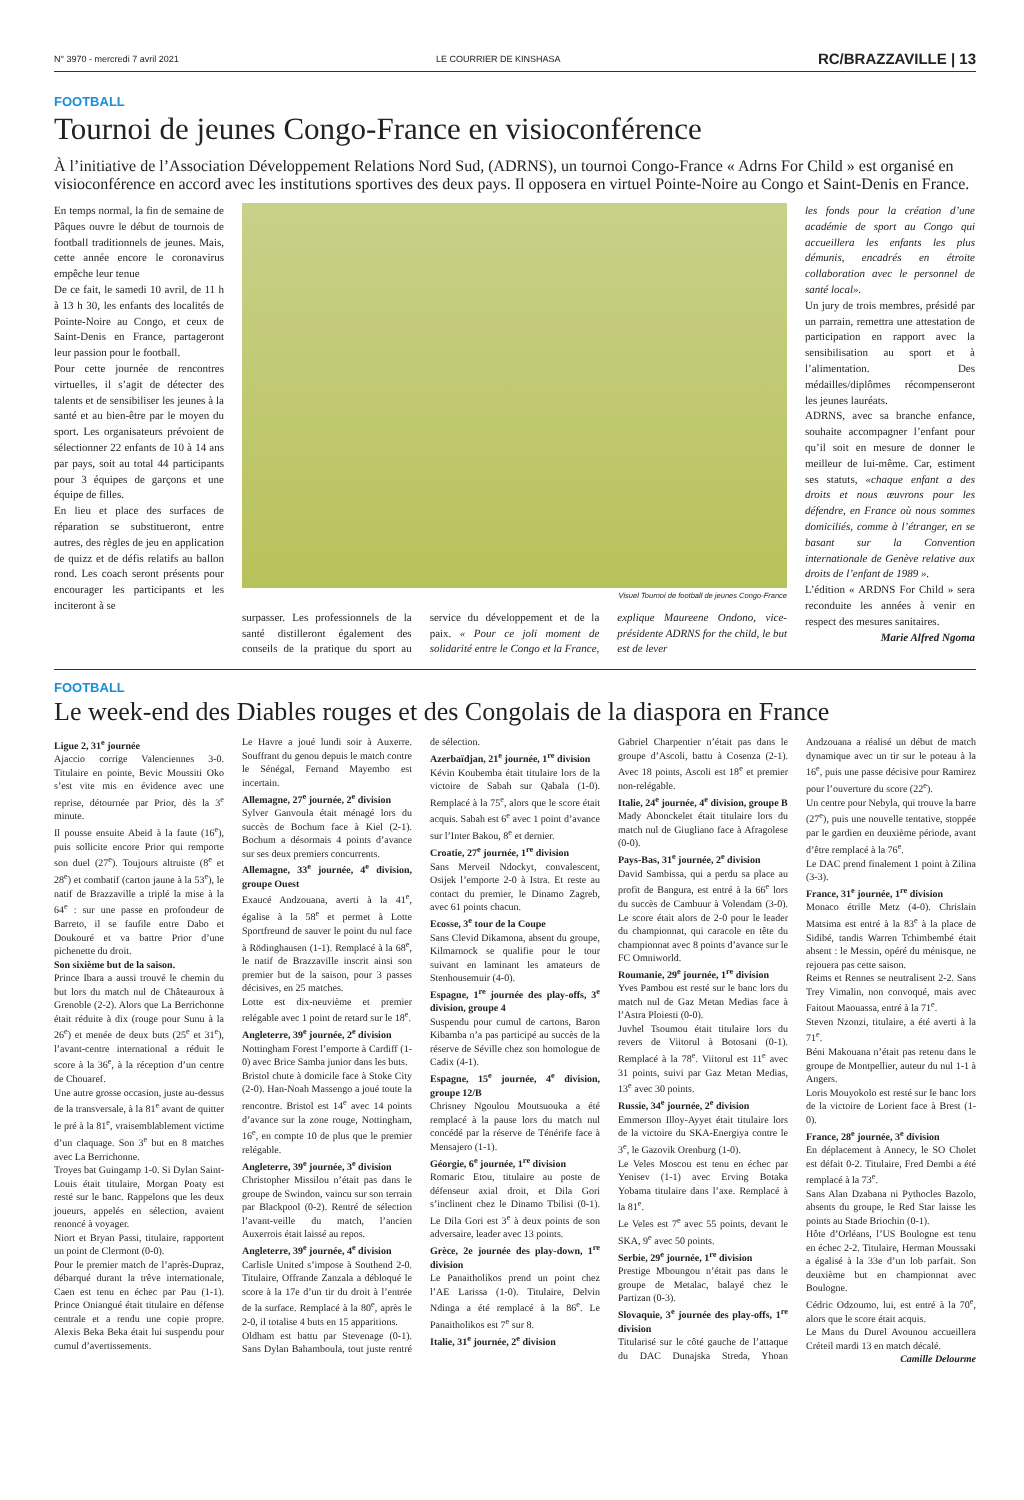N° 3970 - mercredi 7 avril 2021 LE COURRIER DE KINSHASA RC/BRAZZAVILLE | 13
FOOTBALL
Tournoi de jeunes Congo-France en visioconférence
À l’initiative de l’Association Développement Relations Nord Sud, (ADRNS), un tournoi Congo-France « Adrns For Child » est organisé en visioconférence en accord avec les institutions sportives des deux pays. Il opposera en virtuel Pointe-Noire au Congo et Saint-Denis en France.
En temps normal, la fin de semaine de Pâques ouvre le début de tournois de football traditionnels de jeunes. Mais, cette année encore le coronavirus empêche leur tenue
De ce fait, le samedi 10 avril, de 11 h à 13 h 30, les enfants des localités de Pointe-Noire au Congo, et ceux de Saint-Denis en France, partageront leur passion pour le football.
Pour cette journée de rencontres virtuelles, il s’agit de détecter des talents et de sensibiliser les jeunes à la santé et au bien-être par le moyen du sport. Les organisateurs prévoient de sélectionner 22 enfants de 10 à 14 ans par pays, soit au total 44 participants pour 3 équipes de garçons et une équipe de filles.
En lieu et place des surfaces de réparation se substitueront, entre autres, des règles de jeu en application de quizz et de défis relatifs au ballon rond. Les coach seront présents pour encourager les participants et les inciteront à se
Visuel Tournoi de football de jeunes Congo-France
surpasser. Les professionnels de la santé distilleront également des conseils de la pratique du sport au service du développement et de la paix. « Pour ce joli moment de solidarité entre le Congo et la France, explique Maureene Ondono, vice-présidente ADRNS for the child, le but est de lever
les fonds pour la création d’une académie de sport au Congo qui accueillera les enfants les plus démunis, encadrés en étroite collaboration avec le personnel de santé local».
Un jury de trois membres, présidé par un parrain, remettra une attestation de participation en rapport avec la sensibilisation au sport et à l’alimentation. Des médailles/diplômes récompenseront les jeunes lauréats.
ADRNS, avec sa branche enfance, souhaite accompagner l’enfant pour qu’il soit en mesure de donner le meilleur de lui-même. Car, estiment ses statuts, «chaque enfant a des droits et nous œuvrons pour les défendre, en France où nous sommes domiciliés, comme à l’étranger, en se basant sur la Convention internationale de Genève relative aux droits de l’enfant de 1989 ».
L’édition « ARDNS For Child » sera reconduite les années à venir en respect des mesures sanitaires.
Marie Alfred Ngoma
FOOTBALL
Le week-end des Diables rouges et des Congolais de la diaspora en France
Ligue 2, 31<sup>e</sup> journée
Ajaccio corrige Valenciennes 3-0. Titulaire en pointe, Bevic Moussiti Oko s’est vite mis en évidence avec une reprise, détournée par Prior, dès la 3<sup>e</sup> minute.
Il pousse ensuite Abeid à la faute (16<sup>e</sup>), puis sollicite encore Prior qui remporte son duel (27<sup>e</sup>). Toujours altruiste (8<sup>e</sup> et 28<sup>e</sup>) et combatif (carton jaune à la 53<sup>e</sup>), le natif de Brazzaville a triplé la mise à la 64<sup>e</sup> : sur une passe en profondeur de Barreto, il se faufile entre Dabo et Doukouré et va battre Prior d’une pichenette du droit.
Son sixième but de la saison.
Prince Ibara a aussi trouvé le chemin du but lors du match nul de Châteauroux à Grenoble (2-2). Alors que La Berrichonne était réduite à dix (rouge pour Sunu à la 26<sup>e</sup>) et menée de deux buts (25<sup>e</sup> et 31<sup>e</sup>), l’avant-centre international a réduit le score à la 36<sup>e</sup>, à la réception d’un centre de Chouaref.
Une autre grosse occasion, juste au-dessus de la transversale, à la 81<sup>e</sup> avant de quitter le pré à la 81<sup>e</sup>, vraisemblablement victime d’un claquage. Son 3<sup>e</sup> but en 8 matches avec La Berrichonne.
Troyes bat Guingamp 1-0. Si Dylan Saint-Louis était titulaire, Morgan Poaty est resté sur le banc. Rappelons que les deux joueurs, appelés en sélection, avaient renoncé à voyager.
Niort et Bryan Passi, titulaire, rapportent un point de Clermont (0-0).
Pour le premier match de l’après-Dupraz, débarqué durant la trêve internationale, Caen est tenu en échec par Pau (1-1). Prince Oniangué était titulaire en défense centrale et a rendu une copie propre. Alexis Beka Beka était lui suspendu pour cumul d’avertissements.
Le Havre a joué lundi soir à Auxerre. Souffrant du genou depuis le match contre le Sénégal, Fernand Mayembo est incertain.
Allemagne, 27<sup>e</sup> journée, 2<sup>e</sup> division
Sylver Ganvoula était ménagé lors du succès de Bochum face à Kiel (2-1). Bochum a désormais 4 points d’avance sur ses deux premiers concurrents.
Allemagne, 33<sup>e</sup> journée, 4<sup>e</sup> division, groupe Ouest
Exaucé Andzouana, averti à la 41<sup>e</sup>, égalise à la 58<sup>e</sup> et permet à Lotte Sportfreund de sauver le point du nul face à Rödinghausen (1-1). Remplacé à la 68<sup>e</sup>, le natif de Brazzaville inscrit ainsi son premier but de la saison, pour 3 passes décisives, en 25 matches.
Lotte est dix-neuvième et premier relégable avec 1 point de retard sur le 18<sup>e</sup>.
Angleterre, 39<sup>e</sup> journée, 2<sup>e</sup> division
Nottingham Forest l’emporte à Cardiff (1-0) avec Brice Samba junior dans les buts.
Bristol chute à domicile face à Stoke City (2-0). Han-Noah Massengo a joué toute la rencontre. Bristol est 14<sup>e</sup> avec 14 points d’avance sur la zone rouge, Nottingham, 16<sup>e</sup>, en compte 10 de plus que le premier relégable.
Angleterre, 39<sup>e</sup> journée, 3<sup>e</sup> division
Christopher Missilou n’était pas dans le groupe de Swindon, vaincu sur son terrain par Blackpool (0-2). Rentré de sélection l’avant-veille du match, l’ancien Auxerrois était laissé au repos.
Angleterre, 39<sup>e</sup> journée, 4<sup>e</sup> division
Carlisle United s’impose à Southend 2-0. Titulaire, Offrande Zanzala a débloqué le score à la 17e d’un tir du droit à l’entrée de la surface. Remplacé à la 80<sup>e</sup>, après le 2-0, il totalise 4 buts en 15 apparitions.
Oldham est battu par Stevenage (0-1). Sans Dylan Bahamboula, tout juste rentré de sélection.
Azerbaïdjan, 21<sup>e</sup> journée, 1<sup>re</sup> division
Kévin Koubemba était titulaire lors de la victoire de Sabah sur Qabala (1-0). Remplacé à la 75<sup>e</sup>, alors que le score était acquis. Sabah est 6<sup>e</sup> avec 1 point d’avance sur l’Inter Bakou, 8<sup>e</sup> et dernier.
Croatie, 27<sup>e</sup> journée, 1<sup>re</sup> division
Sans Merveil Ndockyt, convalescent, Osijek l’emporte 2-0 à Istra. Et reste au contact du premier, le Dinamo Zagreb, avec 61 points chacun.
Ecosse, 3<sup>e</sup> tour de la Coupe
Sans Clevid Dikamona, absent du groupe, Kilmarnock se qualifie pour le tour suivant en laminant les amateurs de Stenhousemuir (4-0).
Espagne, 1<sup>re</sup> journée des play-offs, 3<sup>e</sup> division, groupe 4
Suspendu pour cumul de cartons, Baron Kibamba n’a pas participé au succès de la réserve de Séville chez son homologue de Cadix (4-1).
Espagne, 15<sup>e</sup> journée, 4<sup>e</sup> division, groupe 12/B
Chrisney Ngoulou Moutsuouka a été remplacé à la pause lors du match nul concédé par la réserve de Ténérife face à Mensajero (1-1).
Géorgie, 6<sup>e</sup> journée, 1<sup>re</sup> division
Romaric Etou, titulaire au poste de défenseur axial droit, et Dila Gori s’inclinent chez le Dinamo Tbilisi (0-1). Le Dila Gori est 3<sup>e</sup> à deux points de son adversaire, leader avec 13 points.
Grèce, 2e journée des play-down, 1<sup>re</sup> division
Le Panaitholikos prend un point chez l’AE Larissa (1-0). Titulaire, Delvin Ndinga a été remplacé à la 86<sup>e</sup>. Le Panaitholikos est 7<sup>e</sup> sur 8.
Italie, 31<sup>e</sup> journée, 2<sup>e</sup> division
Gabriel Charpentier n’était pas dans le groupe d’Ascoli, battu à Cosenza (2-1). Avec 18 points, Ascoli est 18<sup>e</sup> et premier non-relégable.
Italie, 24<sup>e</sup> journée, 4<sup>e</sup> division, groupe B
Mady Abonckelet était titulaire lors du match nul de Giugliano face à Afragolese (0-0).
Pays-Bas, 31<sup>e</sup> journée, 2<sup>e</sup> division
David Sambissa, qui a perdu sa place au profit de Bangura, est entré à la 66<sup>e</sup> lors du succès de Cambuur à Volendam (3-0). Le score était alors de 2-0 pour le leader du championnat, qui caracole en tête du championnat avec 8 points d’avance sur le FC Omniworld.
Roumanie, 29<sup>e</sup> journée, 1<sup>re</sup> division
Yves Pambou est resté sur le banc lors du match nul de Gaz Metan Medias face à l’Astra Ploiesti (0-0).
Juvhel Tsoumou était titulaire lors du revers de Viitorul à Botosani (0-1). Remplacé à la 78<sup>e</sup>. Viitorul est 11<sup>e</sup> avec 31 points, suivi par Gaz Metan Medias, 13<sup>e</sup> avec 30 points.
Russie, 34<sup>e</sup> journée, 2<sup>e</sup> division
Emmerson Illoy-Ayyet était titulaire lors de la victoire du SKA-Energiya contre le 3<sup>e</sup>, le Gazovik Orenburg (1-0).
Le Veles Moscou est tenu en échec par Yenisev (1-1) avec Erving Botaka Yobama titulaire dans l’axe. Remplacé à la 81<sup>e</sup>.
Le Veles est 7<sup>e</sup> avec 55 points, devant le SKA, 9<sup>e</sup> avec 50 points.
Serbie, 29<sup>e</sup> journée, 1<sup>re</sup> division
Prestige Mboungou n’était pas dans le groupe de Metalac, balayé chez le Partizan (0-3).
Slovaquie, 3<sup>e</sup> journée des play-offs, 1<sup>re</sup> division
Titularisé sur le côté gauche de l’attaque du DAC Dunajska Streda, Yhoan Andzouana a réalisé un début de match dynamique avec un tir sur le poteau à la 16<sup>e</sup>, puis une passe décisive pour Ramirez pour l’ouverture du score (22<sup>e</sup>).
Un centre pour Nebyla, qui trouve la barre (27<sup>e</sup>), puis une nouvelle tentative, stoppée par le gardien en deuxième période, avant d’être remplacé à la 76<sup>e</sup>.
Le DAC prend finalement 1 point à Zilina (3-3).
France, 31<sup>e</sup> journée, 1<sup>re</sup> division
Monaco étrille Metz (4-0). Chrislain Matsima est entré à la 83<sup>e</sup> à la place de Sidibé, tandis Warren Tchimbembé était absent : le Messin, opéré du ménisque, ne rejouera pas cette saison.
Reims et Rennes se neutralisent 2-2. Sans Trey Vimalin, non convoqué, mais avec Faitout Maouassa, entré à la 71<sup>e</sup>.
Steven Nzonzi, titulaire, a été averti à la 71<sup>e</sup>.
Béni Makouana n’était pas retenu dans le groupe de Montpellier, auteur du nul 1-1 à Angers.
Loris Mouyokolo est resté sur le banc lors de la victoire de Lorient face à Brest (1-0).
France, 28<sup>e</sup> journée, 3<sup>e</sup> division
En déplacement à Annecy, le SO Cholet est défait 0-2. Titulaire, Fred Dembi a été remplacé à la 73<sup>e</sup>.
Sans Alan Dzabana ni Pythocles Bazolo, absents du groupe, le Red Star laisse les points au Stade Briochin (0-1).
Hôte d’Orléans, l’US Boulogne est tenu en échec 2-2. Titulaire, Herman Moussaki a égalisé à la 33e d’un lob parfait. Son deuxième but en championnat avec Boulogne.
Cédric Odzoumo, lui, est entré à la 70<sup>e</sup>, alors que le score était acquis.
Le Mans du Durel Avounou accueillera Créteil mardi 13 en match décalé.
Camille Delourme